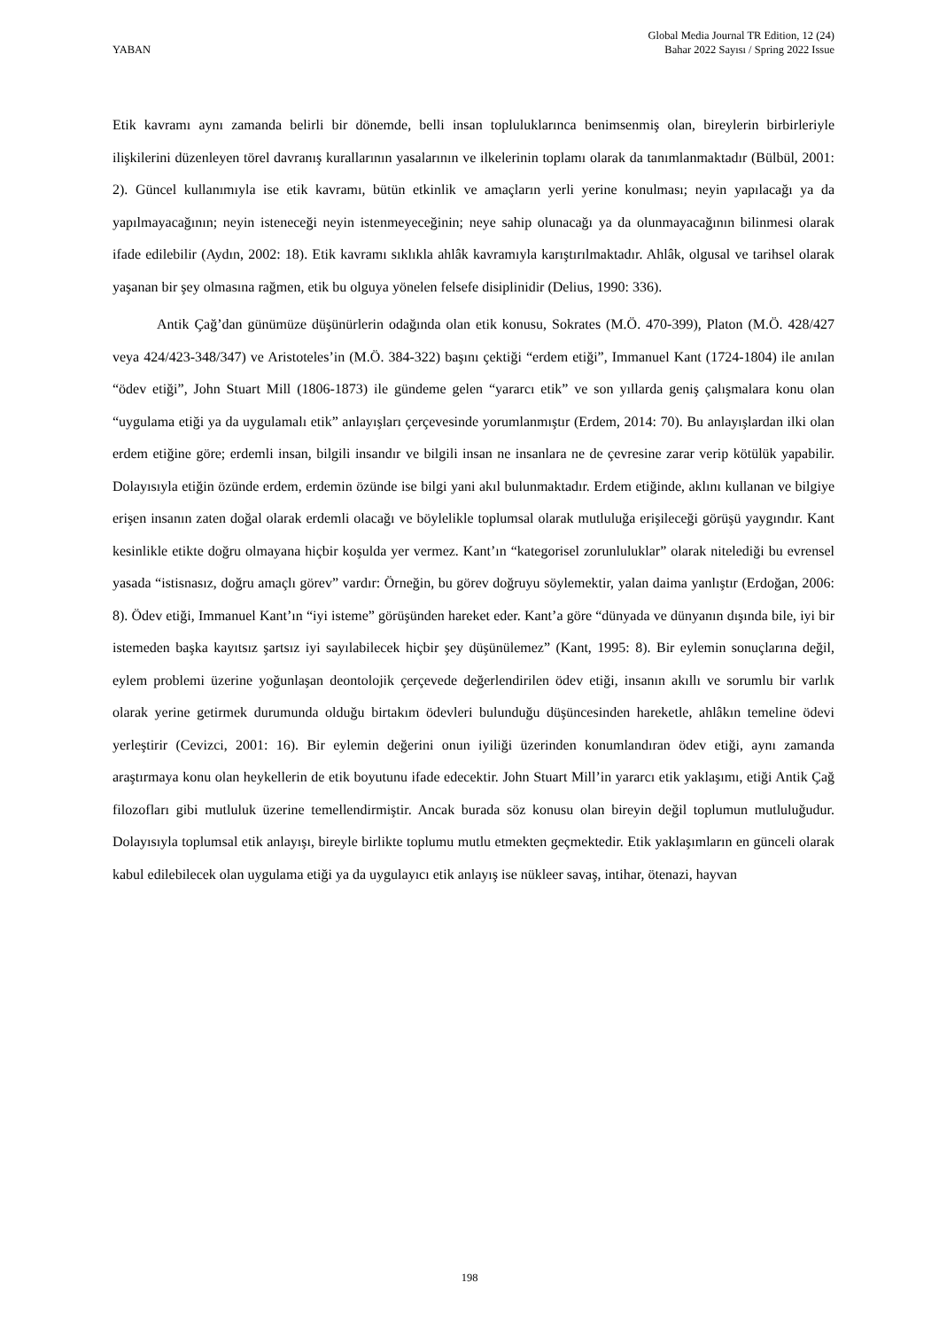YABAN
Global Media Journal TR Edition, 12 (24)
Bahar 2022 Sayısı / Spring 2022 Issue
Etik kavramı aynı zamanda belirli bir dönemde, belli insan topluluklarınca benimsenmiş olan, bireylerin birbirleriyle ilişkilerini düzenleyen törel davranış kurallarının yasalarının ve ilkelerinin toplamı olarak da tanımlanmaktadır (Bülbül, 2001: 2). Güncel kullanımıyla ise etik kavramı, bütün etkinlik ve amaçların yerli yerine konulması; neyin yapılacağı ya da yapılmayacağının; neyin isteneceği neyin istenmeyeceğinin; neye sahip olunacağı ya da olunmayacağının bilinmesi olarak ifade edilebilir (Aydın, 2002: 18). Etik kavramı sıklıkla ahlâk kavramıyla karıştırılmaktadır. Ahlâk, olgusal ve tarihsel olarak yaşanan bir şey olmasına rağmen, etik bu olguya yönelen felsefe disiplinidir (Delius, 1990: 336).
Antik Çağ’dan günümüze düşünürlerin odağında olan etik konusu, Sokrates (M.Ö. 470-399), Platon (M.Ö. 428/427 veya 424/423-348/347) ve Aristoteles’in (M.Ö. 384-322) başını çektiği “erdem etiği”, Immanuel Kant (1724-1804) ile anılan “ödev etiği”, John Stuart Mill (1806-1873) ile gündeme gelen “yararcı etik” ve son yıllarda geniş çalışmalara konu olan “uygulama etiği ya da uygulamalı etik” anlayışları çerçevesinde yorumlanmıştır (Erdem, 2014: 70). Bu anlayışlardan ilki olan erdem etiğine göre; erdemli insan, bilgili insandır ve bilgili insan ne insanlara ne de çevresine zarar verip kötülük yapabilir. Dolayısıyla etiğin özünde erdem, erdemin özünde ise bilgi yani akıl bulunmaktadır. Erdem etiğinde, aklını kullanan ve bilgiye erişen insanın zaten doğal olarak erdemli olacağı ve böylelikle toplumsal olarak mutluluğa erişileceği görüşü yaygındır. Kant kesinlikle etikte doğru olmayana hiçbir koşulda yer vermez. Kant’ın “kategorisel zorunluluklar” olarak nitelediği bu evrensel yasada “istisnasız, doğru amaçlı görev” vardır: Örneğin, bu görev doğruyu söylemektir, yalan daima yanlıştır (Erdoğan, 2006: 8). Ödev etiği, Immanuel Kant’ın “iyi isteme” görüşünden hareket eder. Kant’a göre “dünyada ve dünyanın dışında bile, iyi bir istemeden başka kayıtsız şartsız iyi sayılabilecek hiçbir şey düşünülemez” (Kant, 1995: 8). Bir eylemin sonuçlarına değil, eylem problemi üzerine yoğunlaşan deontolojik çerçevede değerlendirilen ödev etiği, insanın akıllı ve sorumlu bir varlık olarak yerine getirmek durumunda olduğu birtakım ödevleri bulunduğu düşüncesinden hareketle, ahlâkın temeline ödevi yerleştirir (Cevizci, 2001: 16). Bir eylemin değerini onun iyiliği üzerinden konumlandıran ödev etiği, aynı zamanda araştırmaya konu olan heykellerin de etik boyutunu ifade edecektir. John Stuart Mill’in yararcı etik yaklaşımı, etiği Antik Çağ filozofları gibi mutluluk üzerine temellendirmiştir. Ancak burada söz konusu olan bireyin değil toplumun mutluluğudur. Dolayısıyla toplumsal etik anlayışı, bireyle birlikte toplumu mutlu etmekten geçmektedir. Etik yaklaşımların en günceli olarak kabul edilebilecek olan uygulama etiği ya da uygulayıcı etik anlayış ise nükleer savaş, intihar, ötenazi, hayvan
198